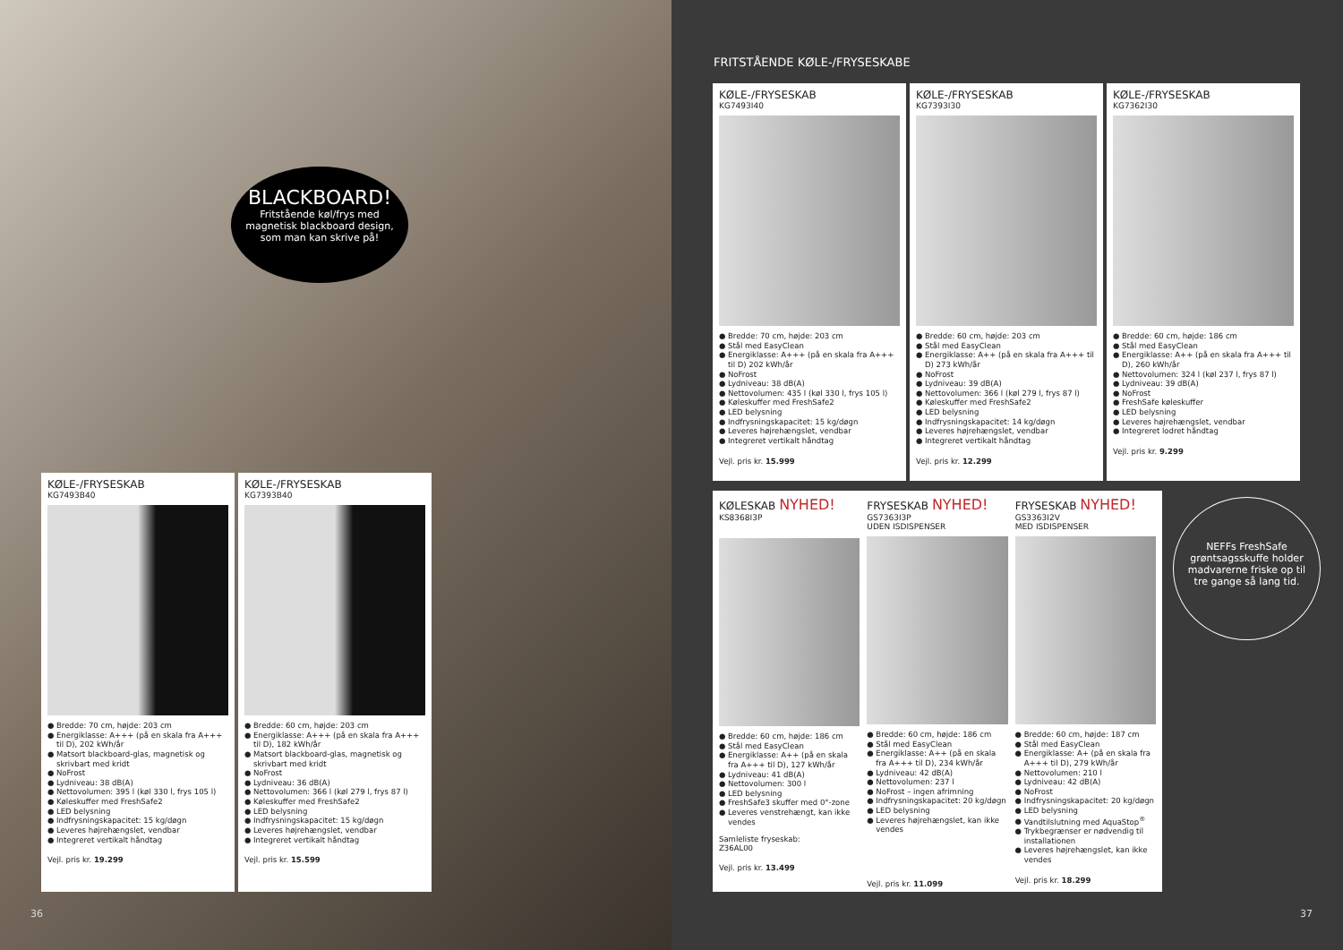BLACKBOARD!
Fritstående køl/frys med magnetisk blackboard design, som man kan skrive på!
KØLE-/FRYSESKAB
KG7493B40
Bredde: 70 cm, højde: 203 cm
Energiklasse: A+++ (på en skala fra A+++ til D), 202 kWh/år
Matsort blackboard-glas, magnetisk og skrivbart med kridt
NoFrost
Lydniveau: 38 dB(A)
Nettovolumen: 395 l (køl 330 l, frys 105 l)
Køleskuffer med FreshSafe2
LED belysning
Indfrysningskapacitet: 15 kg/døgn
Leveres højrehængslet, vendbar
Integreret vertikalt håndtag
Vejl. pris kr. 19.299
KØLE-/FRYSESKAB
KG7393B40
Bredde: 60 cm, højde: 203 cm
Energiklasse: A+++ (på en skala fra A+++ til D), 182 kWh/år
Matsort blackboard-glas, magnetisk og skrivbart med kridt
NoFrost
Lydniveau: 36 dB(A)
Nettovolumen: 366 l (køl 279 l, frys 87 l)
Køleskuffer med FreshSafe2
LED belysning
Indfrysningskapacitet: 15 kg/døgn
Leveres højrehængslet, vendbar
Integreret vertikalt håndtag
Vejl. pris kr. 15.599
36
FRITSTÅENDE KØLE-/FRYSESKABE
KØLE-/FRYSESKAB
KG7493I40
Bredde: 70 cm, højde: 203 cm
Stål med EasyClean
Energiklasse: A+++ (på en skala fra A+++ til D) 202 kWh/år
NoFrost
Lydniveau: 38 dB(A)
Nettovolumen: 435 l (køl 330 l, frys 105 l)
Køleskuffer med FreshSafe2
LED belysning
Indfrysningskapacitet: 15 kg/døgn
Leveres højrehængslet, vendbar
Integreret vertikalt håndtag
Vejl. pris kr. 15.999
KØLE-/FRYSESKAB
KG7393I30
Bredde: 60 cm, højde: 203 cm
Stål med EasyClean
Energiklasse: A++ (på en skala fra A+++ til D) 273 kWh/år
NoFrost
Lydniveau: 39 dB(A)
Nettovolumen: 366 l (køl 279 l, frys 87 l)
Køleskuffer med FreshSafe2
LED belysning
Indfrysningskapacitet: 14 kg/døgn
Leveres højrehængslet, vendbar
Integreret vertikalt håndtag
Vejl. pris kr. 12.299
KØLE-/FRYSESKAB
KG7362I30
Bredde: 60 cm, højde: 186 cm
Stål med EasyClean
Energiklasse: A++ (på en skala fra A+++ til D), 260 kWh/år
Nettovolumen: 324 l (køl 237 l, frys 87 l)
Lydniveau: 39 dB(A)
NoFrost
FreshSafe køleskuffer
LED belysning
Leveres højrehængslet, vendbar
Integreret lodret håndtag
Vejl. pris kr. 9.299
KØLESKAB NYHED!
KS8368I3P
Bredde: 60 cm, højde: 186 cm
Stål med EasyClean
Energiklasse: A++ (på en skala fra A+++ til D), 127 kWh/år
Lydniveau: 41 dB(A)
Nettovolumen: 300 l
LED belysning
FreshSafe3 skuffer med 0°-zone
Leveres venstrehængt, kan ikke vendes
Samleliste fryseskab:
Z36AL00
Vejl. pris kr. 13.499
FRYSESKAB NYHED!
GS7363I3P
UDEN ISDISPENSER
Bredde: 60 cm, højde: 186 cm
Stål med EasyClean
Energiklasse: A++ (på en skala fra A+++ til D), 234 kWh/år
Lydniveau: 42 dB(A)
Nettovolumen: 237 l
NoFrost – ingen afrimning
Indfrysningskapacitet: 20 kg/døgn
LED belysning
Leveres højrehængslet, kan ikke vendes
Vejl. pris kr. 11.099
FRYSESKAB NYHED!
GS3363I2V
MED ISDISPENSER
Bredde: 60 cm, højde: 187 cm
Stål med EasyClean
Energiklasse: A+ (på en skala fra A+++ til D), 279 kWh/år
Nettovolumen: 210 l
Lydniveau: 42 dB(A)
NoFrost
Indfrysningskapacitet: 20 kg/døgn
LED belysning
Vandtilslutning med AquaStop<sup>®</sup>
Trykbegrænser er nødvendig til installationen
Leveres højrehængslet, kan ikke vendes
Vejl. pris kr. 18.299
NEFFs FreshSafe grøntsagsskuffe holder madvarerne friske op til tre gange så lang tid.
37